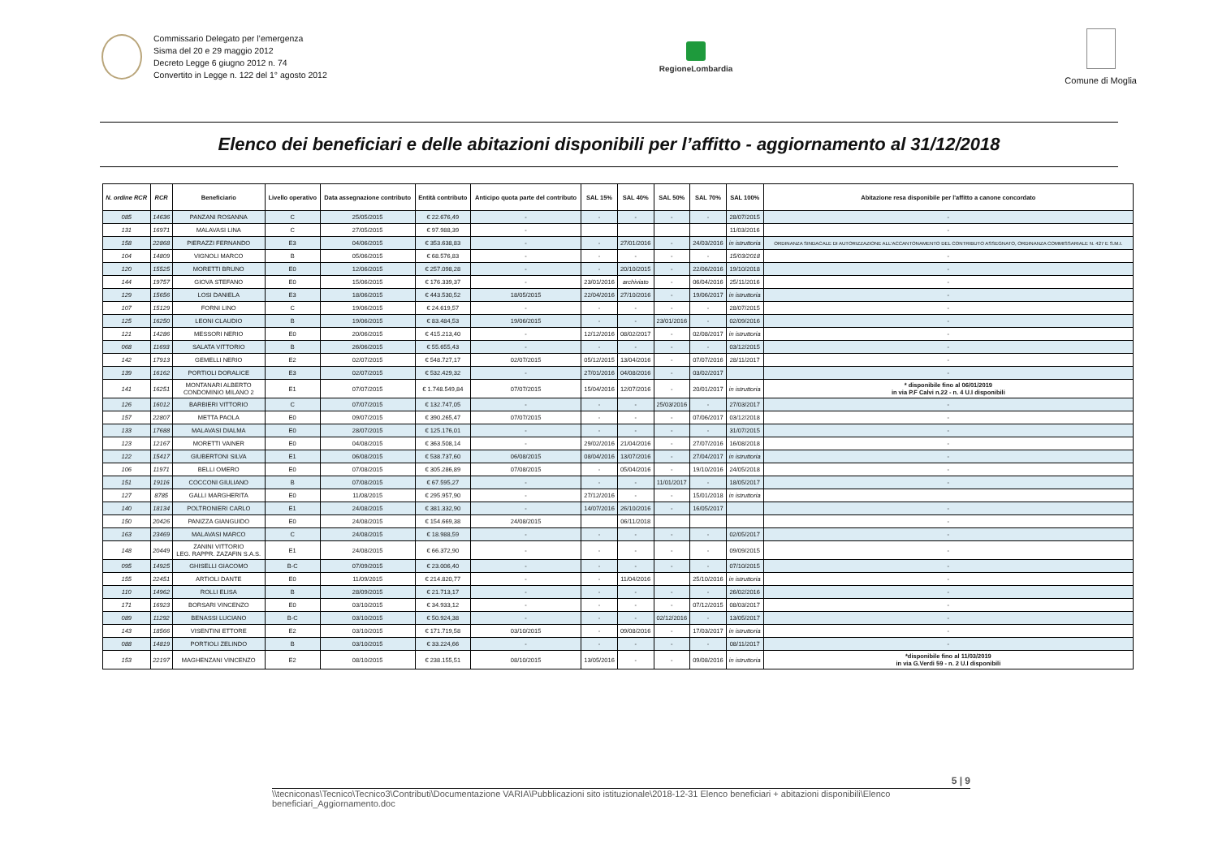Commissario Delegato per l’emergenza
Sisma del 20 e 29 maggio 2012
Decreto Legge 6 giugno 2012 n. 74
Convertito in Legge n. 122 del 1° agosto 2012
RegioneLombardia Comune di Moglia
Elenco dei beneficiari e delle abitazioni disponibili per l’affitto - aggiornamento al 31/12/2018
| N. ordine RCR | RCR | Beneficiario | Livello operativo | Data assegnazione contributo | Entità contributo | Anticipo quota parte del contributo | SAL 15% | SAL 40% | SAL 50% | SAL 70% | SAL 100% | Abitazione resa disponibile per l'affitto a canone concordato |
| --- | --- | --- | --- | --- | --- | --- | --- | --- | --- | --- | --- | --- |
| 085 | 14636 | PANZANI ROSANNA | C | 25/05/2015 | € 22.676,49 | - | - | - | - | - | 28/07/2015 | - |
| 131 | 16971 | MALAVASI LINA | C | 27/05/2015 | € 97.988,39 | - | | | | | 11/03/2016 | - |
| 158 | 22868 | PIERAZZI FERNANDO | E3 | 04/06/2015 | € 353.638,83 | - | - | 27/01/2016 | - | 24/03/2016 | in istruttoria | ORDINANZA SINDACALE DI AUTORIZZAZIONE ALL'ACCANTONAMENTO DEL CONTRIBUTO ASSEGNATO, ORDINANZA COMMISSARIALE N. 427 E S.M.I. |
| 104 | 14809 | VIGNOLI MARCO | B | 05/06/2015 | € 68.576,83 | - | - | - | - | - | 15/03/2018 | - |
| 120 | 15525 | MORETTI BRUNO | E0 | 12/06/2015 | € 257.098,28 | - | - | 20/10/2015 | - | 22/06/2016 | 19/10/2018 | - |
| 144 | 19757 | GIOVA STEFANO | E0 | 15/06/2015 | € 176.339,37 | - | 23/01/2016 | archiviato | - | 06/04/2016 | 25/11/2016 | - |
| 129 | 15656 | LOSI DANIELA | E3 | 18/06/2015 | € 443.530,52 | 18/05/2015 | 22/04/2016 | 27/10/2016 | - | 19/06/2017 | in istruttoria | - |
| 107 | 15129 | FORNI LINO | C | 19/06/2015 | € 24.619,57 | - | - | - | - | - | 28/07/2015 | - |
| 125 | 16250 | LEONI CLAUDIO | B | 19/06/2015 | € 83.484,53 | 19/06/2015 | - | - | 23/01/2016 | - | 02/09/2016 | - |
| 121 | 14286 | MESSORI NERIO | E0 | 20/06/2015 | € 415.213,40 | - | 12/12/2016 | 08/02/2017 | - | 02/08/2017 | in istruttoria | - |
| 068 | 11693 | SALATA VITTORIO | B | 26/06/2015 | € 55.655,43 | - | - | - | - | - | 03/12/2015 | - |
| 142 | 17913 | GEMELLI NERIO | E2 | 02/07/2015 | € 548.727,17 | 02/07/2015 | 05/12/2015 | 13/04/2016 | - | 07/07/2016 | 28/11/2017 | - |
| 139 | 16162 | PORTIOLI DORALICE | E3 | 02/07/2015 | € 532.429,32 | - | 27/01/2016 | 04/08/2016 | - | 03/02/2017 | | - |
| 141 | 16251 | MONTANARI ALBERTO CONDOMINIO MILANO 2 | E1 | 07/07/2015 | € 1.748.549,84 | 07/07/2015 | 15/04/2016 | 12/07/2016 | - | 20/01/2017 | in istruttoria | * disponibile fino al 06/01/2019 in via P.F Calvi n.22 - n. 4 U.I disponibili |
| 126 | 16012 | BARBIERI VITTORIO | C | 07/07/2015 | € 132.747,05 | - | - | - | 25/03/2016 | - | 27/03/2017 | - |
| 157 | 22807 | METTA PAOLA | E0 | 09/07/2015 | € 390.265,47 | 07/07/2015 | - | - | - | 07/06/2017 | 03/12/2018 | - |
| 133 | 17688 | MALAVASI DIALMA | E0 | 28/07/2015 | € 125.176,01 | - | - | - | - | - | 31/07/2015 | - |
| 123 | 12167 | MORETTI VAINER | E0 | 04/08/2015 | € 363.508,14 | - | 29/02/2016 | 21/04/2016 | - | 27/07/2016 | 16/08/2018 | - |
| 122 | 15417 | GIUBERTONI SILVA | E1 | 06/08/2015 | € 538.737,60 | 06/08/2015 | 08/04/2016 | 13/07/2016 | - | 27/04/2017 | in istruttoria | - |
| 106 | 11971 | BELLI OMERO | E0 | 07/08/2015 | € 305.286,89 | 07/08/2015 | - | 05/04/2016 | - | 19/10/2016 | 24/05/2018 | - |
| 151 | 19116 | COCCONI GIULIANO | B | 07/08/2015 | € 67.595,27 | - | - | - | 11/01/2017 | - | 18/05/2017 | - |
| 127 | 8785 | GALLI MARGHERITA | E0 | 11/08/2015 | € 295.957,90 | - | 27/12/2016 | - | - | 15/01/2018 | in istruttoria | |
| 140 | 18134 | POLTRONIERI CARLO | E1 | 24/08/2015 | € 381.332,90 | - | 14/07/2016 | 26/10/2016 | - | 16/05/2017 | | - |
| 150 | 20426 | PANIZZA GIANGUIDO | E0 | 24/08/2015 | € 154.669,38 | 24/08/2015 | | 06/11/2018 | | | | - |
| 163 | 23469 | MALAVASI MARCO | C | 24/08/2015 | € 18.988,59 | - | - | - | - | - | 02/05/2017 | - |
| 148 | 20449 | ZANINI VITTORIO LEG. RAPPR. ZAZAFIN S.A.S. | E1 | 24/08/2015 | € 66.372,90 | - | - | - | - | - | 09/09/2015 | - |
| 095 | 14925 | GHISELLI GIACOMO | B-C | 07/09/2015 | € 23.006,40 | - | - | - | - | - | 07/10/2015 | - |
| 155 | 22451 | ARTIOLI DANTE | E0 | 11/09/2015 | € 214.820,77 | - | - | 11/04/2016 | | 25/10/2016 | in istruttoria | - |
| 110 | 14962 | ROLLI ELISA | B | 28/09/2015 | € 21.713,17 | - | - | - | - | - | 26/02/2016 | - |
| 171 | 16923 | BORSARI VINCENZO | E0 | 03/10/2015 | € 34.933,12 | - | - | - | - | 07/12/2015 | 08/03/2017 | - |
| 089 | 11292 | BENASSI LUCIANO | B-C | 03/10/2015 | € 50.924,38 | - | - | - | 02/12/2016 | - | 13/05/2017 | - |
| 143 | 18566 | VISENTINI ETTORE | E2 | 03/10/2015 | € 171.719,58 | 03/10/2015 | - | 09/08/2016 | - | 17/03/2017 | in istruttoria | - |
| 088 | 14819 | PORTIOLI ZELINDO | B | 03/10/2015 | € 33.224,66 | - | - | - | - | - | 08/11/2017 | - |
| 153 | 22197 | MAGHENZANI VINCENZO | E2 | 08/10/2015 | € 238.155,51 | 08/10/2015 | 13/05/2016 | - | - | 09/08/2016 | in istruttoria | *disponibile fino al 11/03/2019 in via G.Verdi 59 - n. 2 U.I disponibili |
5 | 9
\\tecniconas\Tecnico\Tecnico3\Contributi\Documentazione VARIA\Pubblicazioni sito istituzionale\2018-12-31 Elenco beneficiari + abitazioni disponibili\Elenco beneficiari_Aggiornamento.doc